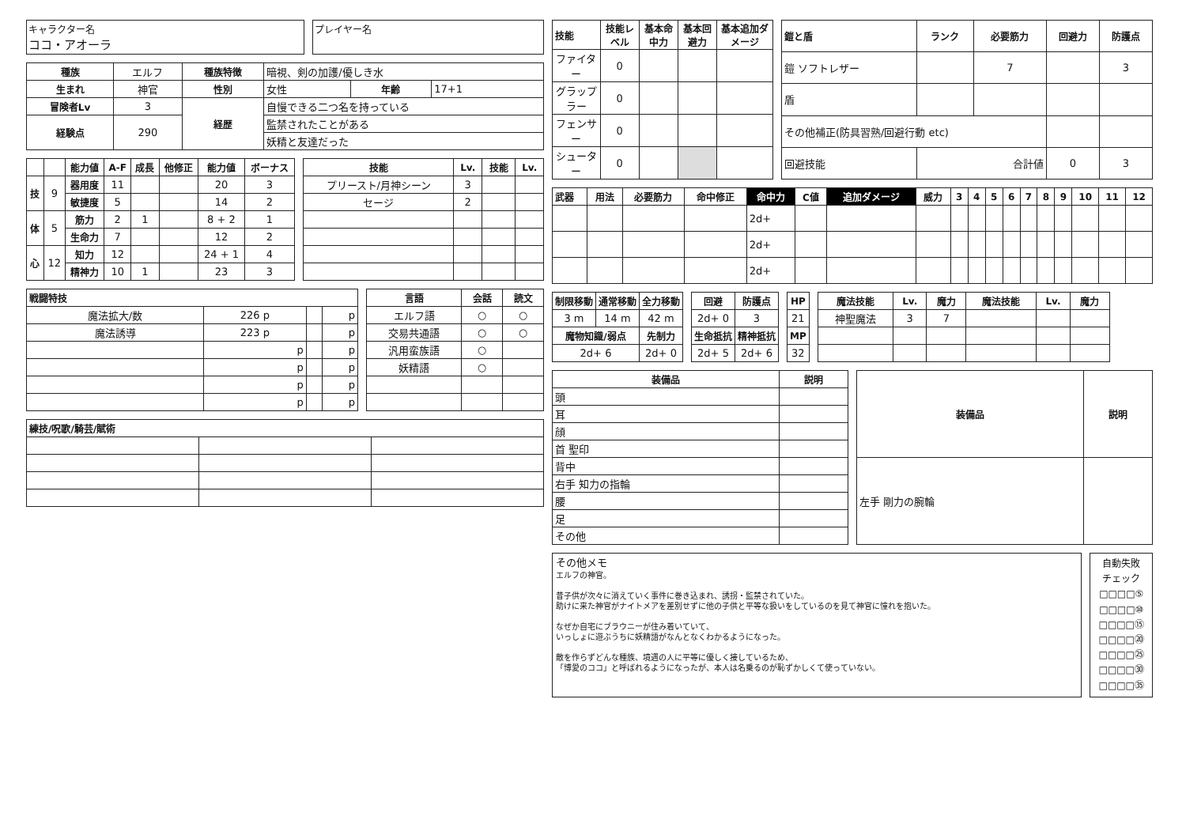キャラクター名
ココ・アオーラ
プレイヤー名
| 種族 | エルフ | 種族特徴 | 暗視、剣の加護/優しき水 | | |
| 生まれ | 神官 | 性別 | 女性 | 年齢 | 17+1 |
| 冒険者Lv | 3 | 経歴 | 自慢できる二つ名を持っている | | |
| 経験点 | 290 | | 監禁されたことがある | | |
| | | | 妖精と友達だった | | |
| | | 能力値 | A-F | 成長 | 他修正 | 能力値 | ボーナス |
| --- | --- | --- | --- | --- | --- | --- | --- |
| 技 | 9 | 器用度 | 11 | | | 20 | 3 |
| | | 敏捷度 | 5 | | | 14 | 2 |
| 体 | 5 | 筋力 | 2 | 1 | | 8 + 2 | 1 |
| | | 生命力 | 7 | | | 12 | 2 |
| 心 | 12 | 知力 | 12 | | | 24 + 1 | 4 |
| | | 精神力 | 10 | 1 | | 23 | 3 |
| 技能 | Lv. | 技能 | Lv. |
| --- | --- | --- | --- |
| プリースト/月神シーン | 3 | | |
| セージ | 2 | | |
| 戦闘特技 | | | |
| --- | --- | --- | --- |
| 魔法拡大/数 | 226 p | | p |
| 魔法誘導 | 223 p | | p |
| | p | | p |
| | p | | p |
| | p | | p |
| | p | | p |
| 言語 | 会話 | 読文 |
| --- | --- | --- |
| エルフ語 | ○ | ○ |
| 交易共通語 | ○ | ○ |
| 汎用蛮族語 | ○ | |
| 妖精語 | ○ | |
| 練技/呪歌/騎芸/賦術 | | |
| --- | --- | --- |
| 技能 | 技能レベル | 基本命中力 | 基本回避力 | 基本追加ダメージ |
| --- | --- | --- | --- | --- |
| ファイター | 0 | | | |
| グラップラー | 0 | | | |
| フェンサー | 0 | | | |
| シューター | 0 | | | |
| 鎧と盾 | ランク | 必要筋力 | 回避力 | 防護点 |
| --- | --- | --- | --- | --- |
| 鎧 ソフトレザー | | 7 | | 3 |
| 盾 | | | | |
| その他補正(防具習熟/回避行動 etc) | | | | |
| 回避技能 | 合計値 | | 0 | 3 |
| 武器 | 用法 | 必要筋力 | 命中修正 | 命中力 | C値 | 追加ダメージ | 威力 | 3 | 4 | 5 | 6 | 7 | 8 | 9 | 10 | 11 | 12 |
| --- | --- | --- | --- | --- | --- | --- | --- | --- | --- | --- | --- | --- | --- | --- | --- | --- | --- |
| | | | | 2d+ | | | | | | | | | | | | | |
| | | | | 2d+ | | | | | | | | | | | | | |
| | | | | 2d+ | | | | | | | | | | | | | |
| 制限移動 | 通常移動 | 全力移動 |
| --- | --- | --- |
| 3 m | 14 m | 42 m |
| 魔物知識/弱点 | | 先制力 |
| 2d+ 6 | | 2d+ 0 |
| 回避 | 防護点 |
| --- | --- |
| 2d+ 0 | 3 |
| 生命抵抗 | 精神抵抗 |
| 2d+ 5 | 2d+ 6 |
| HP |
| --- |
| 21 |
| MP |
| 32 |
| 魔法技能 | Lv. | 魔力 | 魔法技能 | Lv. | 魔力 |
| --- | --- | --- | --- | --- | --- |
| 神聖魔法 | 3 | 7 | | | |
| 装備品 | 説明 |
| --- | --- |
| 頭 | |
| 耳 | |
| 顔 | |
| 首 聖印 | |
| 背中 | |
| 右手 知力の指輪 | |
| 腰 | |
| 足 | |
| その他 | |
| 装備品 | 説明 |
| --- | --- |
| 左手 剛力の腕輪 | |
その他メモ
エルフの神官。
昔子供が次々に消えていく事件に巻き込まれ、誘拐・監禁されていた。
助けに来た神官がナイトメアを差別せずに他の子供と平等な扱いをしているのを見て神官に憧れを抱いた。
なぜか自宅にブラウニーが住み着いていて、
いっしょに遊ぶうちに妖精語がなんとなくわかるようになった。
敵を作らずどんな種族、境遇の人に平等に優しく接しているため、
「博愛のココ」と呼ばれるようになったが、本人は名乗るのが恥ずかしくて使っていない。
自動失敗
チェック
□□□□⑤
□□□□⑩
□□□□⑮
□□□□⑳
□□□□㉕
□□□□㉚
□□□□㉟